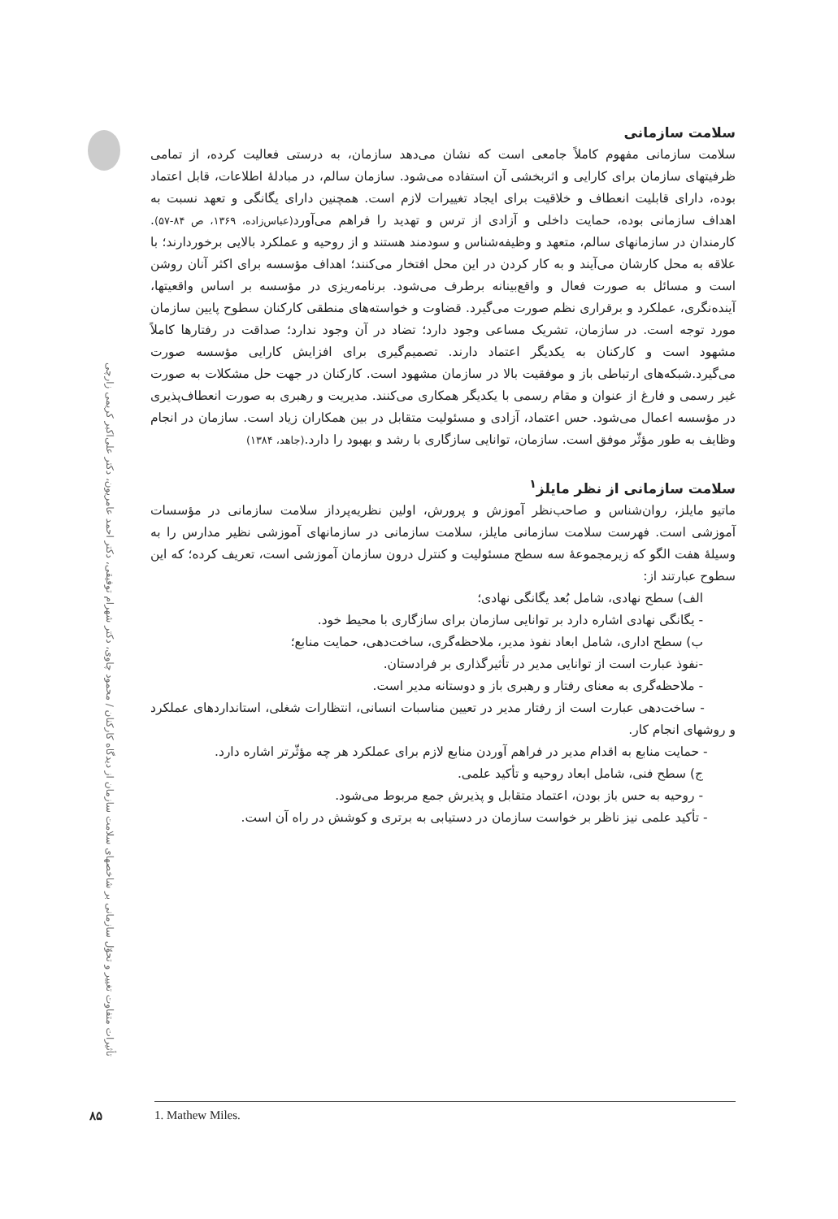تأثیرات متفاوت تغییر و تحوّل سازمانی بر شاخصهای سلامت سازمان از دیدگاه کارکنان / محمود چاوی، دکتر شهرام توفیقی، دکتر احمد عامریون، دکتر علی‌اکبر کریمی زارچی
سلامت سازمانی
سلامت سازمانی مفهوم کاملاً جامعی است که نشان می‌دهد سازمان، به درستی فعالیت کرده، از تمامی ظرفیتهای سازمان برای کارایی و اثربخشی آن استفاده می‌شود. سازمان سالم، در مبادلهٔ اطلاعات، قابل اعتماد بوده، دارای قابلیت انعطاف و خلاقیت برای ایجاد تغییرات لازم است. همچنین دارای یگانگی و تعهد نسبت به اهداف سازمانی بوده، حمایت داخلی و آزادی از ترس و تهدید را فراهم می‌آورد(عباس‌زاده، ۱۳۶۹، ص ۸۴-۵۷). کارمندان در سازمانهای سالم، متعهد و وظیفه‌شناس و سودمند هستند و از روحیه و عملکرد بالایی برخوردارند؛ با علاقه به محل کارشان می‌آیند و به کار کردن در این محل افتخار می‌کنند؛ اهداف مؤسسه برای اکثر آنان روشن است و مسائل به صورت فعال و واقع‌بینانه برطرف می‌شود. برنامه‌ریزی در مؤسسه بر اساس واقعیتها، آینده‌نگری، عملکرد و برقراری نظم صورت می‌گیرد. قضاوت و خواسته‌های منطقی کارکنان سطوح پایین سازمان مورد توجه است. در سازمان، تشریک مساعی وجود دارد؛ تضاد در آن وجود ندارد؛ صداقت در رفتارها کاملاً مشهود است و کارکنان به یکدیگر اعتماد دارند. تصمیم‌گیری برای افزایش کارایی مؤسسه صورت می‌گیرد.شبکه‌های ارتباطی باز و موفقیت بالا در سازمان مشهود است. کارکنان در جهت حل مشکلات به صورت غیر رسمی و فارغ از عنوان و مقام رسمی با یکدیگر همکاری می‌کنند. مدیریت و رهبری به صورت انعطاف‌پذیری در مؤسسه اعمال می‌شود. حس اعتماد، آزادی و مسئولیت متقابل در بین همکاران زیاد است. سازمان در انجام وظایف به طور مؤثّر موفق است. سازمان، توانایی سازگاری با رشد و بهبود را دارد.(جاهد، ۱۳۸۴)
سلامت سازمانی از نظر مایلز<sup>۱</sup>
ماتیو مایلز، روان‌شناس و صاحب‌نظر آموزش و پرورش، اولین نظریه‌پرداز سلامت سازمانی در مؤسسات آموزشی است. فهرست سلامت سازمانی مایلز، سلامت سازمانی در سازمانهای آموزشی نظیر مدارس را به وسیلهٔ هفت الگو که زیرمجموعهٔ سه سطح مسئولیت و کنترل درون سازمان آموزشی است، تعریف کرده؛ که این سطوح عبارتند از:
الف) سطح نهادی، شامل بُعد یگانگی نهادی؛
- یگانگی نهادی اشاره دارد بر توانایی سازمان برای سازگاری با محیط خود.
ب) سطح اداری، شامل ابعاد نفوذ مدیر، ملاحظه‌گری، ساخت‌دهی، حمایت منابع؛
-نفوذ عبارت است از توانایی مدیر در تأثیرگذاری بر فرادستان.
- ملاحظه‌گری به معنای رفتار و رهبری باز و دوستانه مدیر است.
- ساخت‌دهی عبارت است از رفتار مدیر در تعیین مناسبات انسانی، انتظارات شغلی، استانداردهای عملکرد و روشهای انجام کار.
- حمایت منابع به اقدام مدیر در فراهم آوردن منابع لازم برای عملکرد هر چه مؤثّرتر اشاره دارد.
ج) سطح فنی، شامل ابعاد روحیه و تأکید علمی.
- روحیه به حس باز بودن، اعتماد متقابل و پذیرش جمع مربوط می‌شود.
- تأکید علمی نیز ناظر بر خواست سازمان در دستیابی به برتری و کوشش در راه آن است.
۸۵ 1. Mathew Miles.